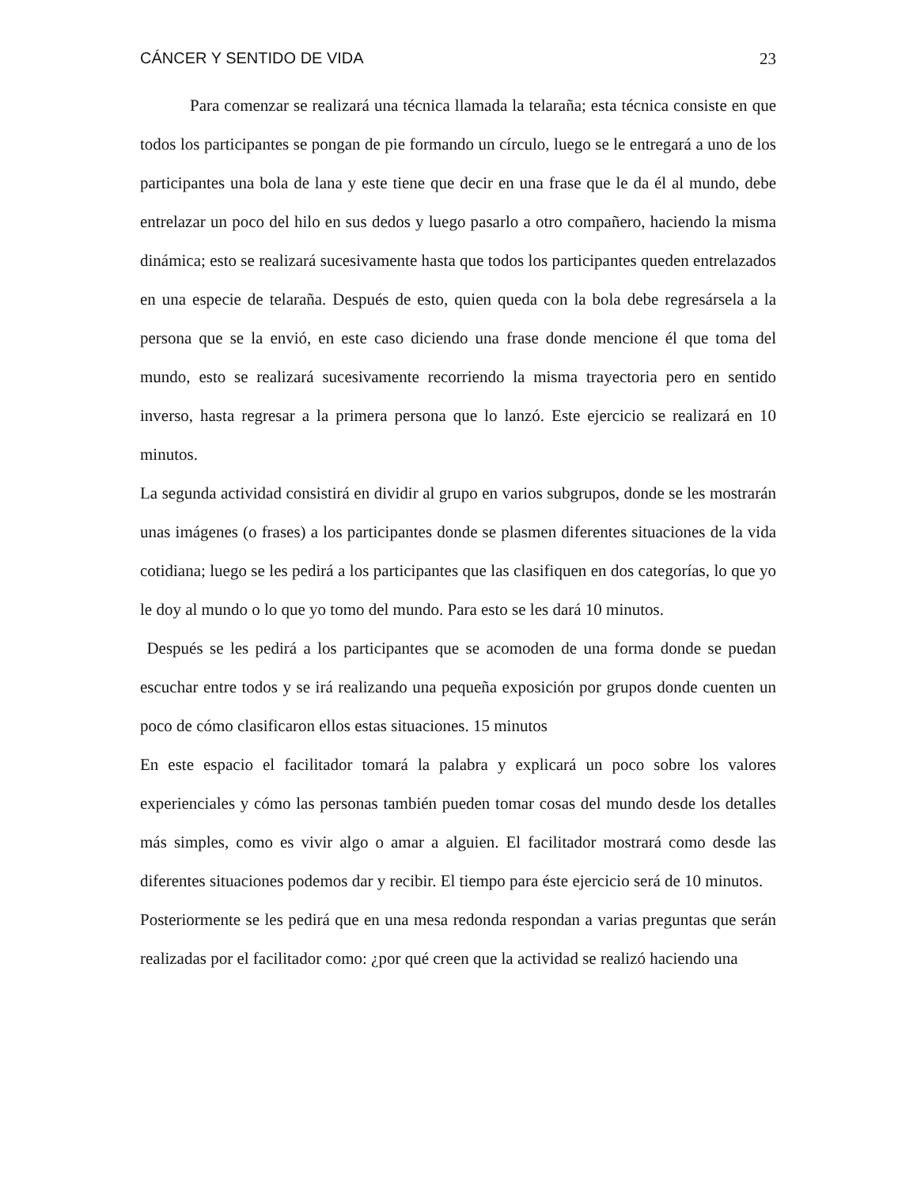CÁNCER Y SENTIDO DE VIDA 23
Para comenzar se realizará una técnica llamada la telaraña; esta técnica consiste en que todos los participantes se pongan de pie formando un círculo, luego se le entregará a uno de los participantes una bola de lana y este tiene que decir en una frase que le da él al mundo, debe entrelazar un poco del hilo en sus dedos y luego pasarlo a otro compañero, haciendo la misma dinámica; esto se realizará sucesivamente hasta que todos los participantes queden entrelazados en una especie de telaraña. Después de esto, quien queda con la bola debe regresársela a la persona que se la envió, en este caso diciendo una frase donde mencione él que toma del mundo, esto se realizará sucesivamente recorriendo la misma trayectoria pero en sentido inverso, hasta regresar a la primera persona que lo lanzó. Este ejercicio se realizará en 10 minutos.
La segunda actividad consistirá en dividir al grupo en varios subgrupos, donde se les mostrarán unas imágenes (o frases) a los participantes donde se plasmen diferentes situaciones de la vida cotidiana; luego se les pedirá a los participantes que las clasifiquen en dos categorías, lo que yo le doy al mundo o lo que yo tomo del mundo. Para esto se les dará 10 minutos.
Después se les pedirá a los participantes que se acomoden de una forma donde se puedan escuchar entre todos y se irá realizando una pequeña exposición por grupos donde cuenten un poco de cómo clasificaron ellos estas situaciones. 15 minutos
En este espacio el facilitador tomará la palabra y explicará un poco sobre los valores experienciales y cómo las personas también pueden tomar cosas del mundo desde los detalles más simples, como es vivir algo o amar a alguien. El facilitador mostrará como desde las diferentes situaciones podemos dar y recibir. El tiempo para éste ejercicio será de 10 minutos.
Posteriormente se les pedirá que en una mesa redonda respondan a varias preguntas que serán realizadas por el facilitador como: ¿por qué creen que la actividad se realizó haciendo una